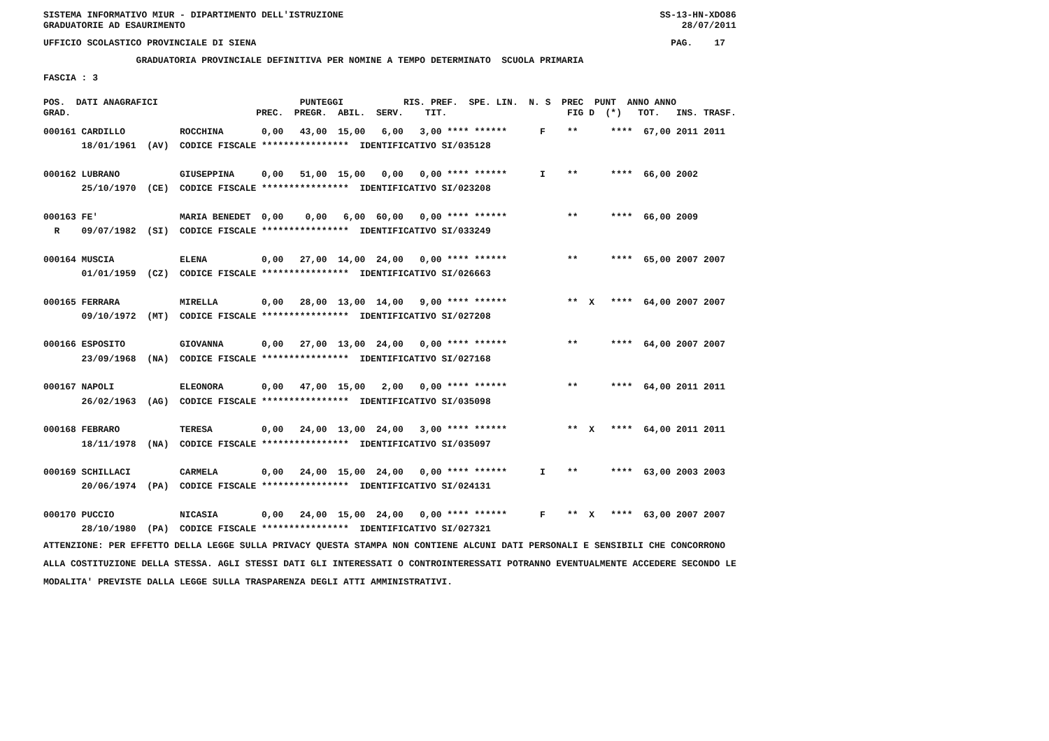SISTEMA INFORMATIVO MIUR - DIPARTIMENTO DELL'ISTRUZIONE SS-13-HN-XDO86 GRADUATORIE AD ESAURIMENTO 28/07/2011
UFFICIO SCOLASTICO PROVINCIALE DI SIENA PAG. 17
GRADUATORIA PROVINCIALE DEFINITIVA PER NOMINE A TEMPO DETERMINATO SCUOLA PRIMARIA
FASCIA : 3
POS. DATI ANAGRAFICI PUNTEGGI RIS. PREF. SPE. LIN. N. S PREC PUNT ANNO ANNO GRAD. PREC. PREGR. ABIL. SERV. TIT. FIG D (*) TOT. INS. TRASF.
000161 CARDILLO ROCCHINA 0,00 43,00 15,00 6,00 3,00 **** ****** F ** **** 67,00 2011 2011 18/01/1961 (AV) CODICE FISCALE **************** IDENTIFICATIVO SI/035128 000162 LUBRANO GIUSEPPINA 0,00 51,00 15,00 0,00 0,00 **** ****** I ** **** 66,00 2002 25/10/1970 (CE) CODICE FISCALE **************** IDENTIFICATIVO SI/023208 000163 FE' MARIA BENEDET 0,00 0,00 6,00 60,00 0,00 **** ****** ** **** 66,00 2009 R 09/07/1982 (SI) CODICE FISCALE **************** IDENTIFICATIVO SI/033249 000164 MUSCIA ELENA 0,00 27,00 14,00 24,00 0,00 **** ****** ** **** 65,00 2007 2007 01/01/1959 (CZ) CODICE FISCALE **************** IDENTIFICATIVO SI/026663 000165 FERRARA MIRELLA 0,00 28,00 13,00 14,00 9,00 **** ****** ** X **** 64,00 2007 2007 09/10/1972 (MT) CODICE FISCALE **************** IDENTIFICATIVO SI/027208 000166 ESPOSITO GIOVANNA 0,00 27,00 13,00 24,00 0,00 **** ****** ** **** 64,00 2007 2007 23/09/1968 (NA) CODICE FISCALE **************** IDENTIFICATIVO SI/027168 000167 NAPOLI ELEONORA 0,00 47,00 15,00 2,00 0,00 **** ****** ** **** 64,00 2011 2011 26/02/1963 (AG) CODICE FISCALE **************** IDENTIFICATIVO SI/035098 000168 FEBRARO TERESA 0,00 24,00 13,00 24,00 3,00 **** ****** ** X **** 64,00 2011 2011 18/11/1978 (NA) CODICE FISCALE **************** IDENTIFICATIVO SI/035097 000169 SCHILLACI CARMELA 0,00 24,00 15,00 24,00 0,00 **** ****** I ** **** 63,00 2003 2003 20/06/1974 (PA) CODICE FISCALE **************** IDENTIFICATIVO SI/024131 000170 PUCCIO NICASIA 0,00 24,00 15,00 24,00 0,00 **** ****** F ** X **** 63,00 2007 2007 28/10/1980 (PA) CODICE FISCALE **************** IDENTIFICATIVO SI/027321
ATTENZIONE: PER EFFETTO DELLA LEGGE SULLA PRIVACY QUESTA STAMPA NON CONTIENE ALCUNI DATI PERSONALI E SENSIBILI CHE CONCORRONO ALLA COSTITUZIONE DELLA STESSA. AGLI STESSI DATI GLI INTERESSATI O CONTROINTERESSATI POTRANNO EVENTUALMENTE ACCEDERE SECONDO LE MODALITA' PREVISTE DALLA LEGGE SULLA TRASPARENZA DEGLI ATTI AMMINISTRATIVI.